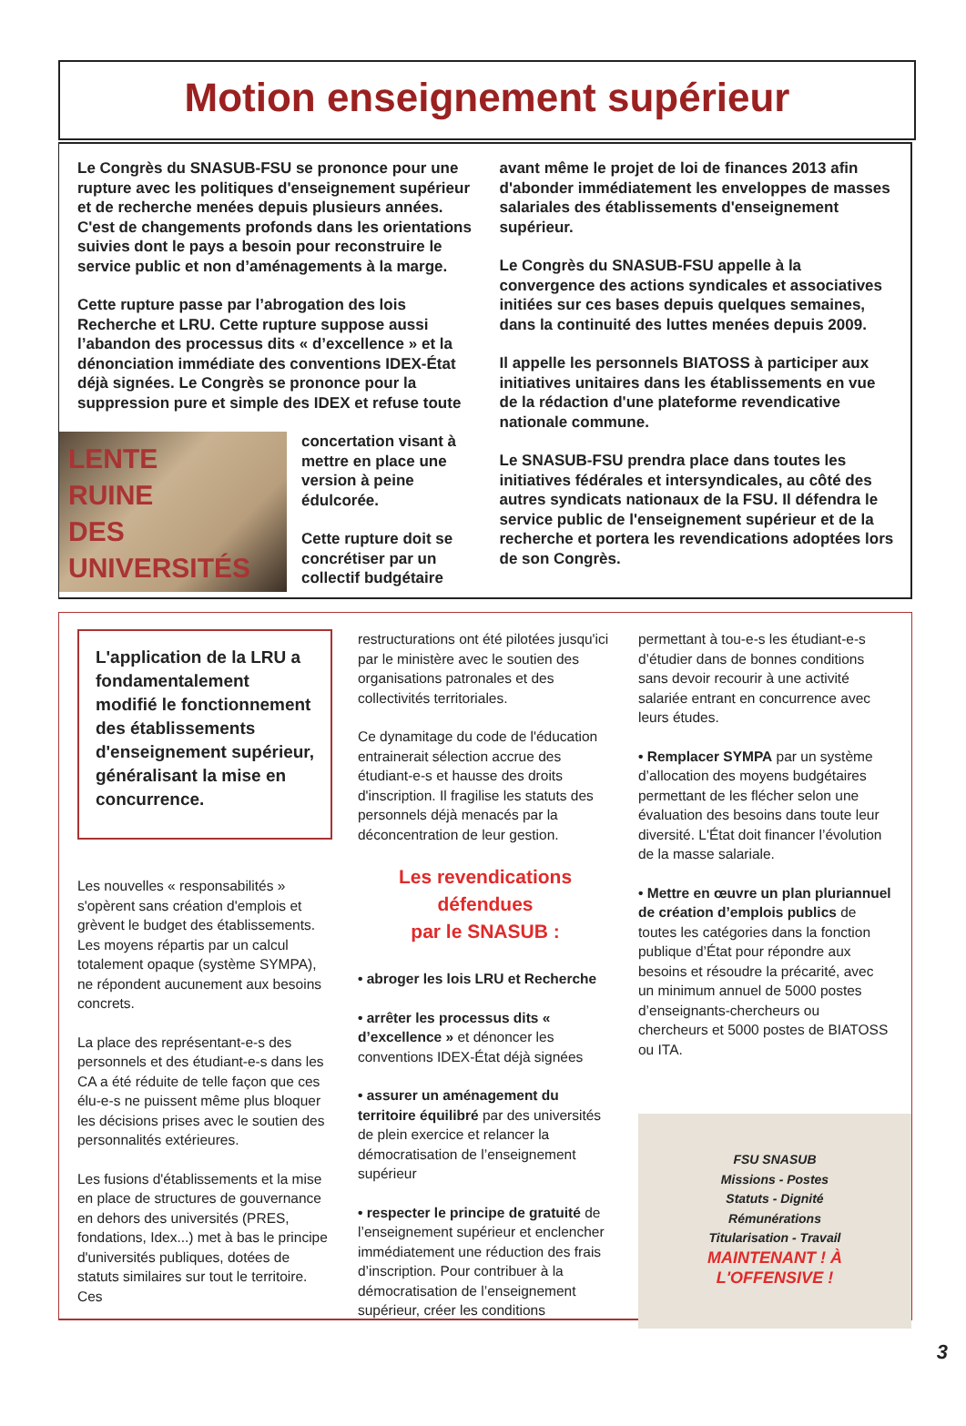Motion enseignement supérieur
Le Congrès du SNASUB-FSU se prononce pour une rupture avec les politiques d'enseignement supérieur et de recherche menées depuis plusieurs années. C'est de changements profonds dans les orientations suivies dont le pays a besoin pour reconstruire le service public et non d’aménagements à la marge.
Cette rupture passe par l’abrogation des lois Recherche et LRU. Cette rupture suppose aussi l’abandon des processus dits « d’excellence » et la dénonciation immédiate des conventions IDEX-État déjà signées. Le Congrès se prononce pour la suppression pure et simple des IDEX et refuse toute
LENTE
RUINE
DES
UNIVERSITÉS
concertation visant à mettre en place une version à peine édulcorée.
Cette rupture doit se concrétiser par un collectif budgétaire
avant même le projet de loi de finances 2013 afin d'abonder immédiatement les enveloppes de masses salariales des établissements d'enseignement supérieur.
Le Congrès du SNASUB-FSU appelle à la convergence des actions syndicales et associatives initiées sur ces bases depuis quelques semaines, dans la continuité des luttes menées depuis 2009.
Il appelle les personnels BIATOSS à participer aux initiatives unitaires dans les établissements en vue de la rédaction d'une plateforme revendicative nationale commune.
Le SNASUB-FSU prendra place dans toutes les initiatives fédérales et intersyndicales, au côté des autres syndicats nationaux de la FSU. Il défendra le service public de l'enseignement supérieur et de la recherche et portera les revendications adoptées lors de son Congrès.
L'application de la LRU a fondamentalement modifié le fonctionnement des établissements d'enseignement supérieur, généralisant la mise en concurrence.
Les nouvelles « responsabilités » s'opèrent sans création d'emplois et grèvent le budget des établissements. Les moyens répartis par un calcul totalement opaque (système SYMPA), ne répondent aucunement aux besoins concrets.
La place des représentant-e-s des personnels et des étudiant-e-s dans les CA a été réduite de telle façon que ces élu-e-s ne puissent même plus bloquer les décisions prises avec le soutien des personnalités extérieures.
Les fusions d'établissements et la mise en place de structures de gouvernance en dehors des universités (PRES, fondations, Idex...) met à bas le principe d'universités publiques, dotées de statuts similaires sur tout le territoire. Ces
restructurations ont été pilotées jusqu'ici par le ministère avec le soutien des organisations patronales et des collectivités territoriales.
Ce dynamitage du code de l'éducation entrainerait sélection accrue des étudiant-e-s et hausse des droits d'inscription. Il fragilise les statuts des personnels déjà menacés par la déconcentration de leur gestion.
Les revendications défendues
par le SNASUB :
• abroger les lois LRU et Recherche
• arrêter les processus dits « d’excellence » et dénoncer les conventions IDEX-État déjà signées
• assurer un aménagement du territoire équilibré par des universités de plein exercice et relancer la démocratisation de l’enseignement supérieur
• respecter le principe de gratuité de l’enseignement supérieur et enclencher immédiatement une réduction des frais d’inscription. Pour contribuer à la démocratisation de l’enseignement supérieur, créer les conditions
permettant à tou-e-s les étudiant-e-s d’étudier dans de bonnes conditions sans devoir recourir à une activité salariée entrant en concurrence avec leurs études.
• Remplacer SYMPA par un système d’allocation des moyens budgétaires permettant de les flécher selon une évaluation des besoins dans toute leur diversité. L'État doit financer l’évolution de la masse salariale.
• Mettre en œuvre un plan pluriannuel de création d’emplois publics de toutes les catégories dans la fonction publique d’État pour répondre aux besoins et résoudre la précarité, avec un minimum annuel de 5000 postes d’enseignants-chercheurs ou chercheurs et 5000 postes de BIATOSS ou ITA.
FSU SNASUB
Missions - Postes
Statuts - Dignité
Rémunérations
Titularisation - Travail
MAINTENANT ! À L'OFFENSIVE !
3